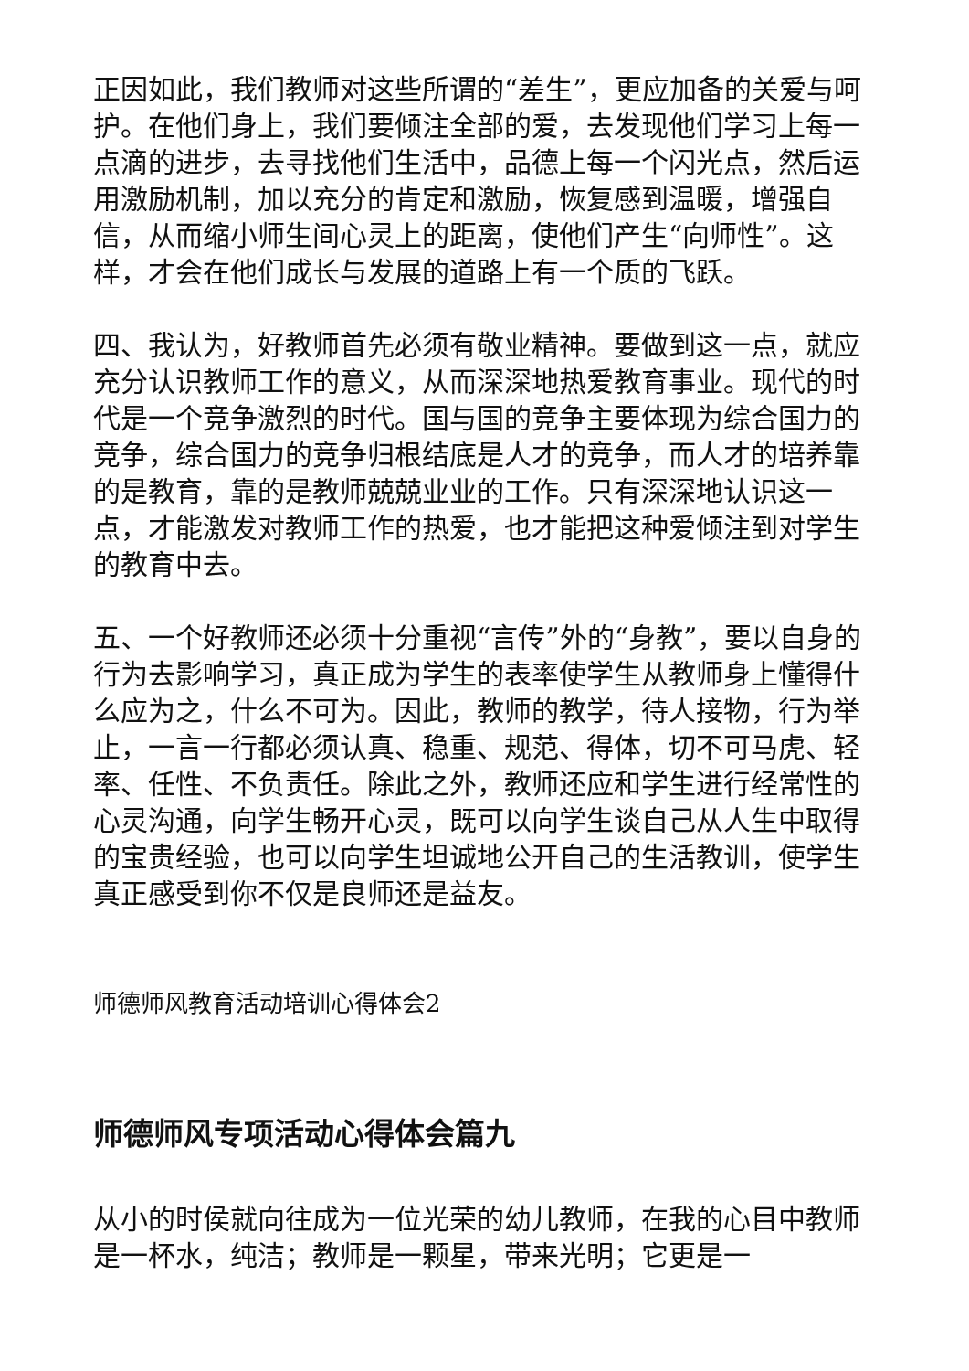正因如此，我们教师对这些所谓的“差生”，更应加备的关爱与呵护。在他们身上，我们要倾注全部的爱，去发现他们学习上每一点滴的进步，去寻找他们生活中，品德上每一个闪光点，然后运用激励机制，加以充分的肯定和激励，恢复感到温暖，增强自信，从而缩小师生间心灵上的距离，使他们产生“向师性”。这样，才会在他们成长与发展的道路上有一个质的飞跃。
四、我认为，好教师首先必须有敬业精神。要做到这一点，就应充分认识教师工作的意义，从而深深地热爱教育事业。现代的时代是一个竞争激烈的时代。国与国的竞争主要体现为综合国力的竞争，综合国力的竞争归根结底是人才的竞争，而人才的培养靠的是教育，靠的是教师兢兢业业的工作。只有深深地认识这一点，才能激发对教师工作的热爱，也才能把这种爱倾注到对学生的教育中去。
五、一个好教师还必须十分重视“言传”外的“身教”，要以自身的行为去影响学习，真正成为学生的表率使学生从教师身上懂得什么应为之，什么不可为。因此，教师的教学，待人接物，行为举止，一言一行都必须认真、稳重、规范、得体，切不可马虎、轻率、任性、不负责任。除此之外，教师还应和学生进行经常性的心灵沟通，向学生畅开心灵，既可以向学生谈自己从人生中取得的宝贵经验，也可以向学生坦诚地公开自己的生活教训，使学生真正感受到你不仅是良师还是益友。
师德师风教育活动培训心得体会2
师德师风专项活动心得体会篇九
从小的时侯就向往成为一位光荣的幼儿教师，在我的心目中教师是一杯水，纯洁；教师是一颗星，带来光明；它更是一